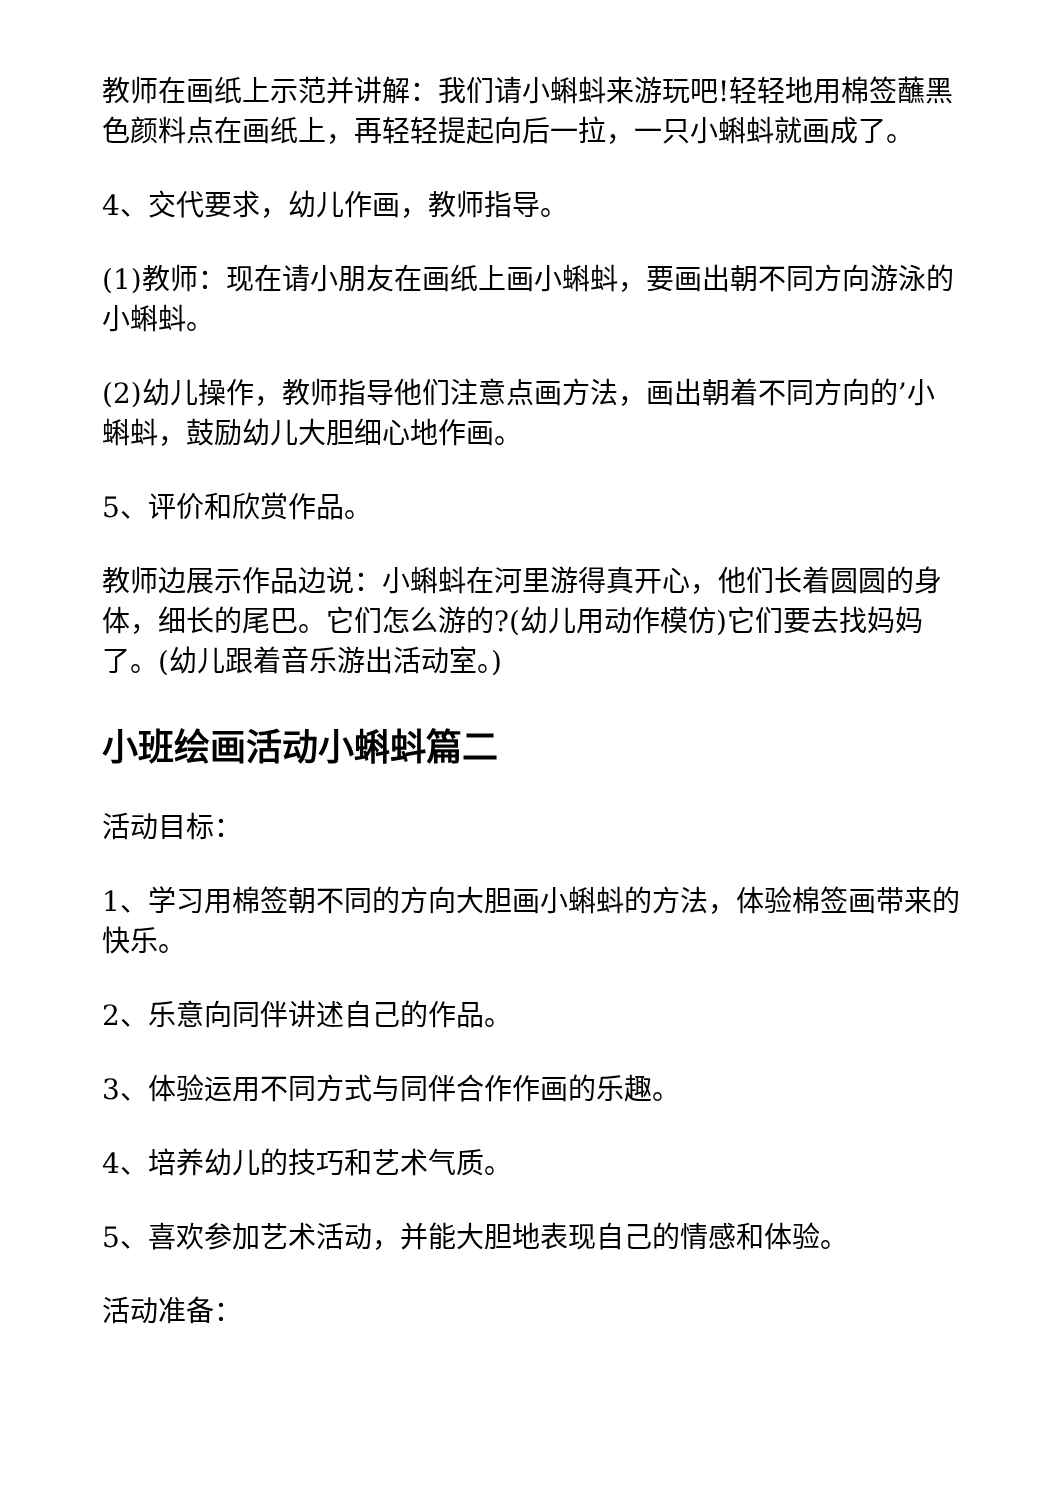教师在画纸上示范并讲解：我们请小蝌蚪来游玩吧!轻轻地用棉签蘸黑色颜料点在画纸上，再轻轻提起向后一拉，一只小蝌蚪就画成了。
4、交代要求，幼儿作画，教师指导。
(1)教师：现在请小朋友在画纸上画小蝌蚪，要画出朝不同方向游泳的小蝌蚪。
(2)幼儿操作，教师指导他们注意点画方法，画出朝着不同方向的’小蝌蚪，鼓励幼儿大胆细心地作画。
5、评价和欣赏作品。
教师边展示作品边说：小蝌蚪在河里游得真开心，他们长着圆圆的身体，细长的尾巴。它们怎么游的?(幼儿用动作模仿)它们要去找妈妈了。(幼儿跟着音乐游出活动室。)
小班绘画活动小蝌蚪篇二
活动目标：
1、学习用棉签朝不同的方向大胆画小蝌蚪的方法，体验棉签画带来的快乐。
2、乐意向同伴讲述自己的作品。
3、体验运用不同方式与同伴合作作画的乐趣。
4、培养幼儿的技巧和艺术气质。
5、喜欢参加艺术活动，并能大胆地表现自己的情感和体验。
活动准备：